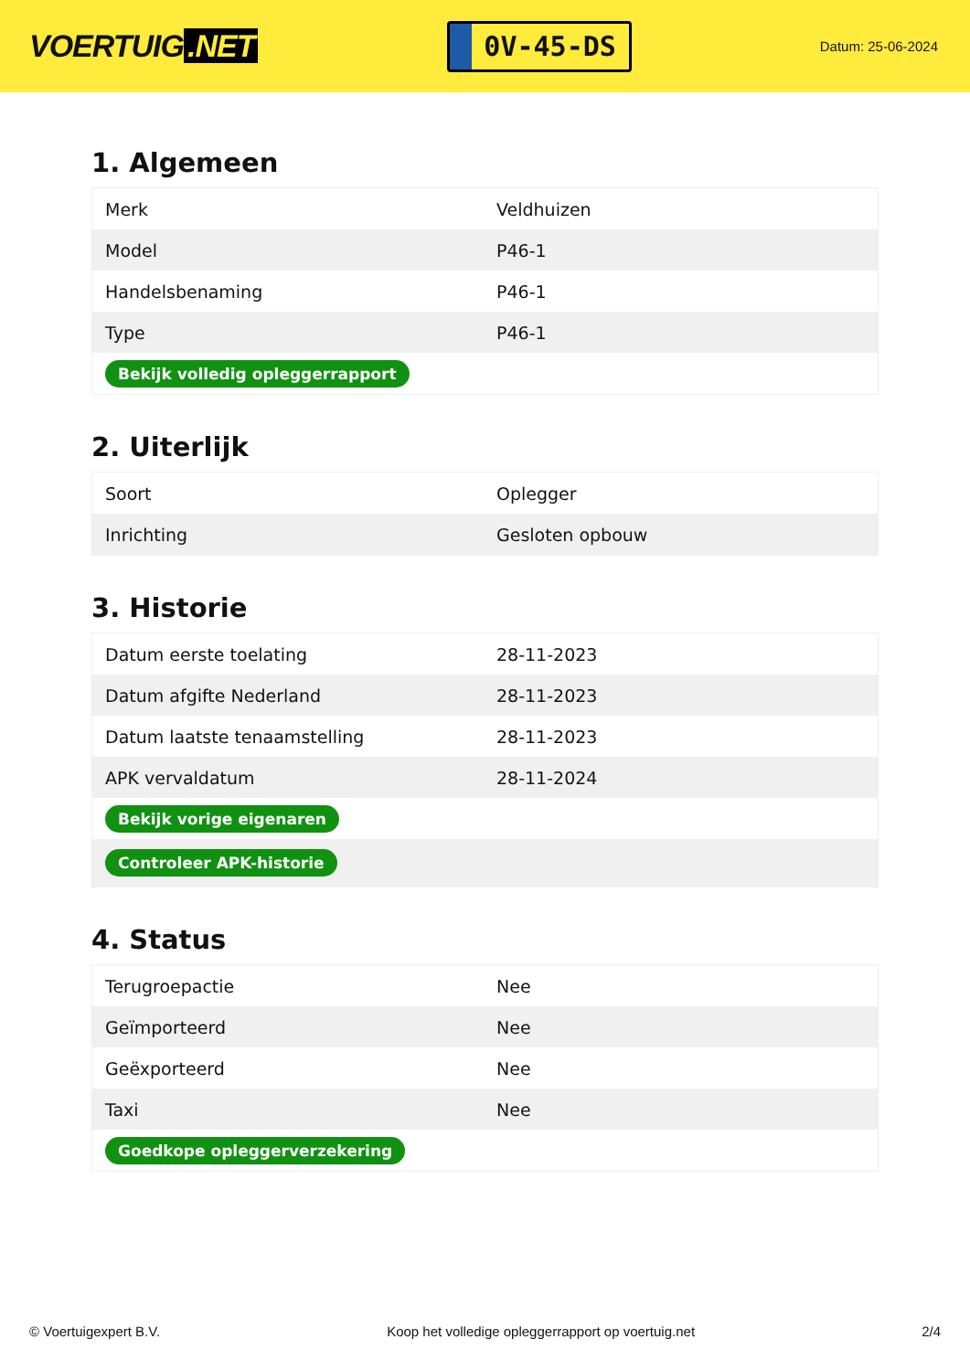VOERTUIG.NET
0V-45-DS
Datum: 25-06-2024
1. Algemeen
| Merk | Veldhuizen |
| Model | P46-1 |
| Handelsbenaming | P46-1 |
| Type | P46-1 |
| Bekijk volledig opleggerrapport | |
2. Uiterlijk
| Soort | Oplegger |
| Inrichting | Gesloten opbouw |
3. Historie
| Datum eerste toelating | 28-11-2023 |
| Datum afgifte Nederland | 28-11-2023 |
| Datum laatste tenaamstelling | 28-11-2023 |
| APK vervaldatum | 28-11-2024 |
| Bekijk vorige eigenaren | |
| Controleer APK-historie | |
4. Status
| Terugroepactie | Nee |
| Geïmporteerd | Nee |
| Geëxporteerd | Nee |
| Taxi | Nee |
| Goedkope opleggerverzekering | |
© Voertuigexpert B.V. Koop het volledige opleggerrapport op voertuig.net 2/4